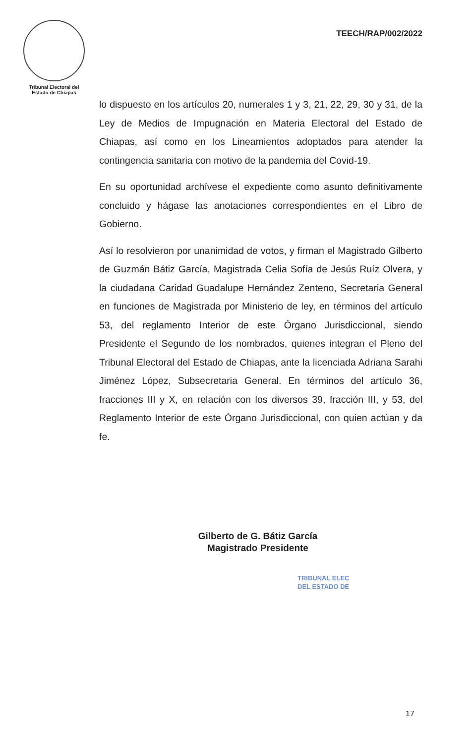Tribunal Electoral del
Estado de Chiapas
TEECH/RAP/002/2022
lo dispuesto en los artículos 20, numerales 1 y 3, 21, 22, 29, 30 y 31, de la Ley de Medios de Impugnación en Materia Electoral del Estado de Chiapas, así como en los Lineamientos adoptados para atender la contingencia sanitaria con motivo de la pandemia del Covid-19.
En su oportunidad archívese el expediente como asunto definitivamente concluido y hágase las anotaciones correspondientes en el Libro de Gobierno.
Así lo resolvieron por unanimidad de votos, y firman el Magistrado Gilberto de Guzmán Bátiz García, Magistrada Celia Sofía de Jesús Ruíz Olvera, y la ciudadana Caridad Guadalupe Hernández Zenteno, Secretaria General en funciones de Magistrada por Ministerio de ley, en términos del artículo 53, del reglamento Interior de este Órgano Jurisdiccional, siendo Presidente el Segundo de los nombrados, quienes integran el Pleno del Tribunal Electoral del Estado de Chiapas, ante la licenciada Adriana Sarahi Jiménez López, Subsecretaria General. En términos del artículo 36, fracciones III y X, en relación con los diversos 39, fracción III, y 53, del Reglamento Interior de este Órgano Jurisdiccional, con quien actúan y da fe.
Gilberto de G. Bátiz García
Magistrado Presidente
TRIBUNAL ELEC
DEL ESTADO DE
17